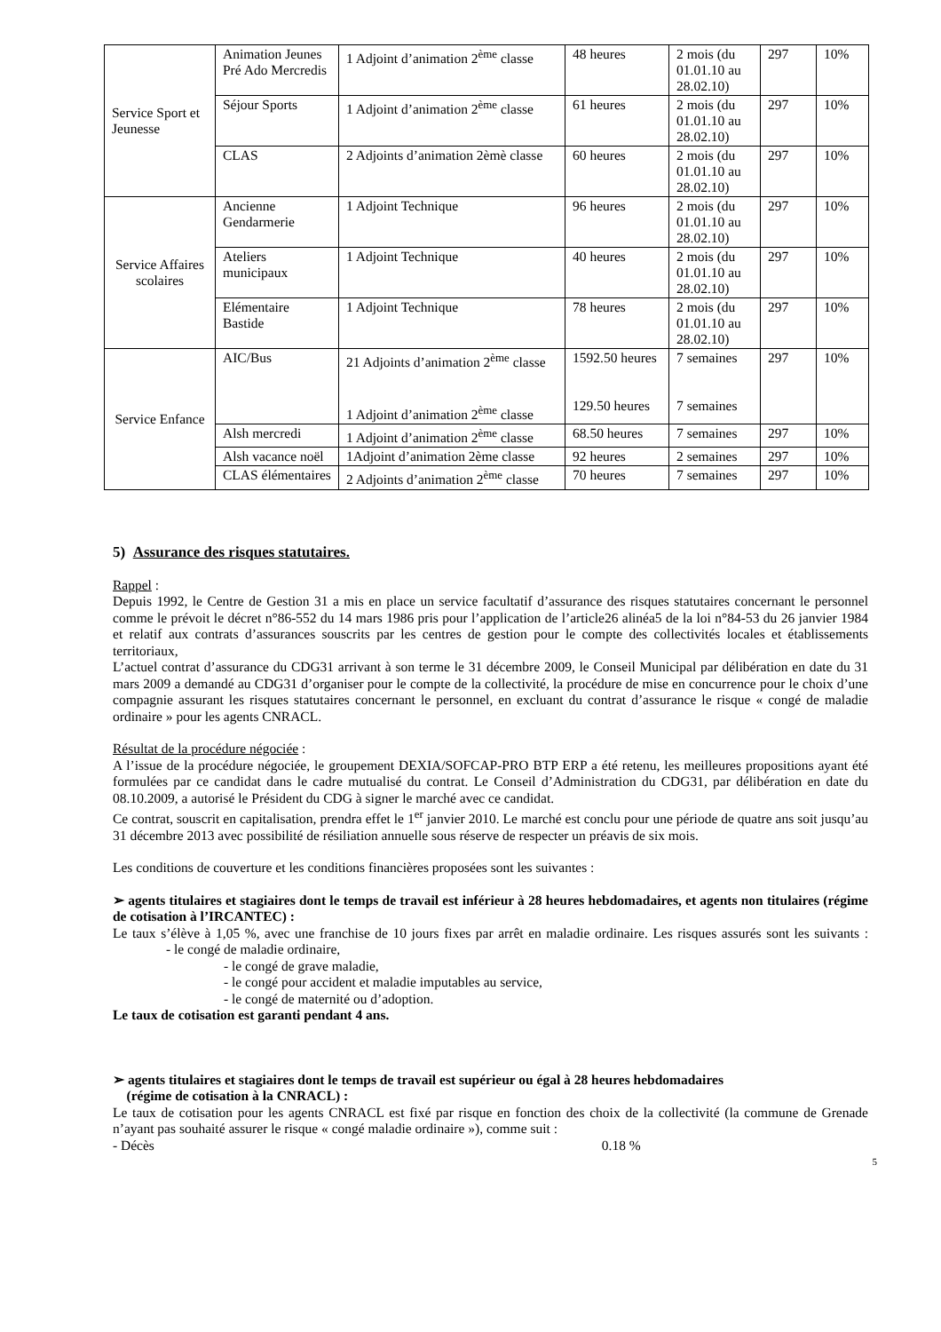| Service Sport et Jeunesse | Animation Jeunes Pré Ado Mercredis | 1 Adjoint d’animation 2<sup>ème</sup> classe | 48 heures | 2 mois (du 01.01.10 au 28.02.10) | 297 | 10% |
| | Séjour Sports | 1 Adjoint d’animation 2<sup>ème</sup> classe | 61 heures | 2 mois (du 01.01.10 au 28.02.10) | 297 | 10% |
| | CLAS | 2 Adjoints d’animation 2èmè classe | 60 heures | 2 mois (du 01.01.10 au 28.02.10) | 297 | 10% |
| Service Affaires scolaires | Ancienne Gendarmerie | 1 Adjoint Technique | 96 heures | 2 mois (du 01.01.10 au 28.02.10) | 297 | 10% |
| | Ateliers municipaux | 1 Adjoint Technique | 40 heures | 2 mois (du 01.01.10 au 28.02.10) | 297 | 10% |
| | Elémentaire Bastide | 1 Adjoint Technique | 78 heures | 2 mois (du 01.01.10 au 28.02.10) | 297 | 10% |
| Service Enfance | AIC/Bus | 21 Adjoints d’animation 2<sup>ème</sup> classe 1 Adjoint d’animation 2<sup>ème</sup> classe | 1592.50 heures 129.50 heures | 7 semaines 7 semaines | 297 | 10% |
| | Alsh mercredi | 1 Adjoint d’animation 2<sup>ème</sup> classe | 68.50 heures | 7 semaines | 297 | 10% |
| | Alsh vacance noël | 1Adjoint d’animation 2ème classe | 92 heures | 2 semaines | 297 | 10% |
| | CLAS élémentaires | 2 Adjoints d’animation 2<sup>ème</sup> classe | 70 heures | 7 semaines | 297 | 10% |
5) Assurance des risques statutaires.
Rappel :
Depuis 1992, le Centre de Gestion 31 a mis en place un service facultatif d’assurance des risques statutaires concernant le personnel comme le prévoit le décret n°86-552 du 14 mars 1986 pris pour l’application de l’article26 alinéa5 de la loi n°84-53 du 26 janvier 1984 et relatif aux contrats d’assurances souscrits par les centres de gestion pour le compte des collectivités locales et établissements territoriaux,
L’actuel contrat d’assurance du CDG31 arrivant à son terme le 31 décembre 2009, le Conseil Municipal par délibération en date du 31 mars 2009 a demandé au CDG31 d’organiser pour le compte de la collectivité, la procédure de mise en concurrence pour le choix d’une compagnie assurant les risques statutaires concernant le personnel, en excluant du contrat d’assurance le risque « congé de maladie ordinaire » pour les agents CNRACL.
Résultat de la procédure négociée :
A l’issue de la procédure négociée, le groupement DEXIA/SOFCAP-PRO BTP ERP a été retenu, les meilleures propositions ayant été formulées par ce candidat dans le cadre mutualisé du contrat. Le Conseil d’Administration du CDG31, par délibération en date du 08.10.2009, a autorisé le Président du CDG à signer le marché avec ce candidat.
Ce contrat, souscrit en capitalisation, prendra effet le 1<sup>er</sup> janvier 2010. Le marché est conclu pour une période de quatre ans soit jusqu’au 31 décembre 2013 avec possibilité de résiliation annuelle sous réserve de respecter un préavis de six mois.
Les conditions de couverture et les conditions financières proposées sont les suivantes :
➢ agents titulaires et stagiaires dont le temps de travail est inférieur à 28 heures hebdomadaires, et agents non titulaires (régime de cotisation à l’IRCANTEC) :
Le taux s’élève à 1,05 %, avec une franchise de 10 jours fixes par arrêt en maladie ordinaire. Les risques assurés sont les suivants : - le congé de maladie ordinaire,
- le congé de grave maladie,
- le congé pour accident et maladie imputables au service,
- le congé de maternité ou d’adoption.
Le taux de cotisation est garanti pendant 4 ans.
➢ agents titulaires et stagiaires dont le temps de travail est supérieur ou égal à 28 heures hebdomadaires
(régime de cotisation à la CNRACL) :
Le taux de cotisation pour les agents CNRACL est fixé par risque en fonction des choix de la collectivité (la commune de Grenade n’ayant pas souhaité assurer le risque « congé maladie ordinaire »), comme suit :
- Décès 0.18 %
5